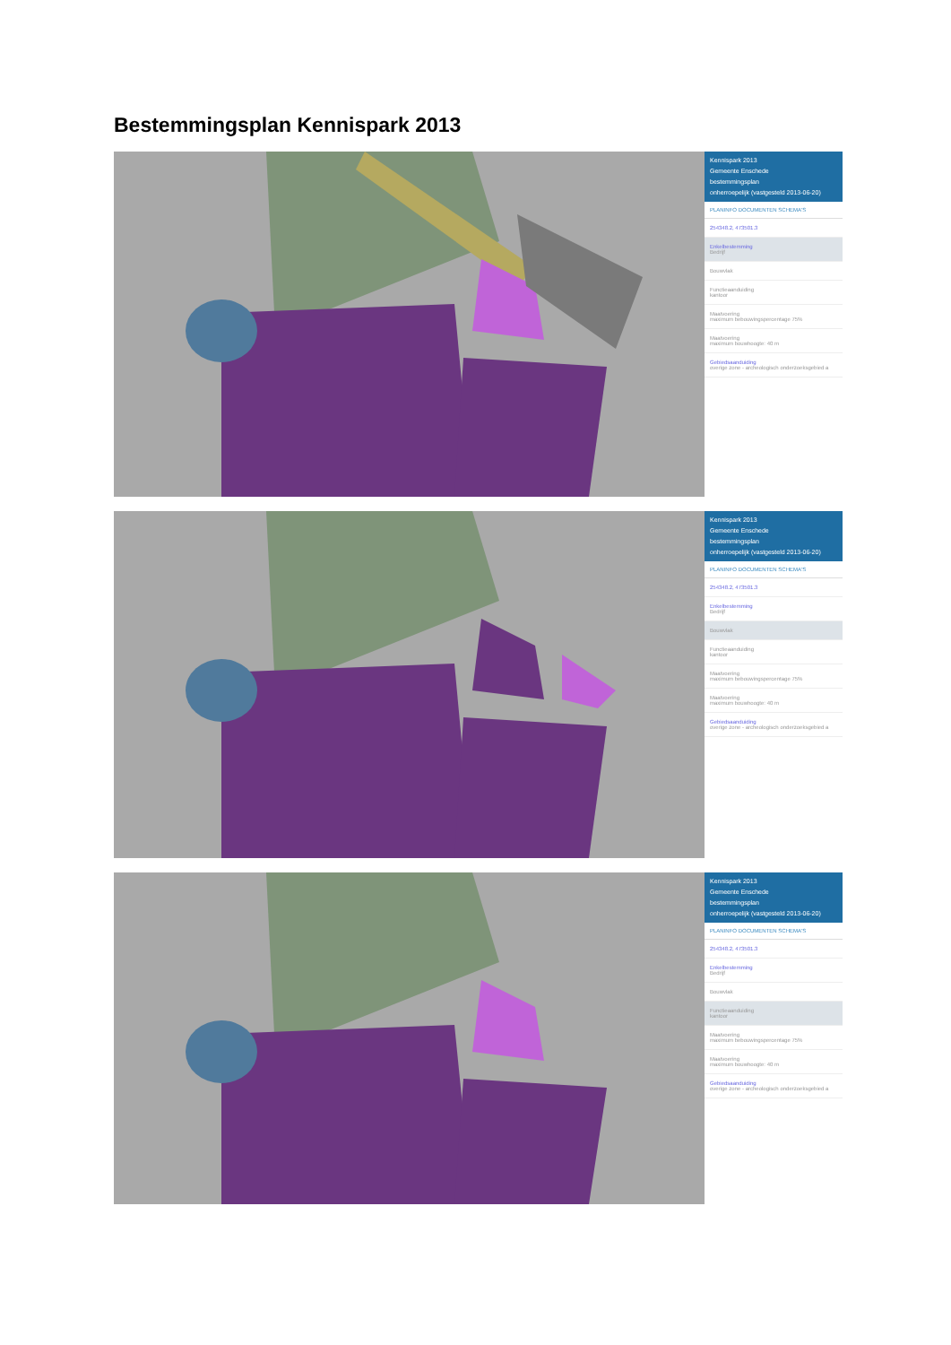Bestemmingsplan Kennispark 2013
Kennispark 2013
Gemeente Enschede
bestemmingsplan
onherroepelijk (vastgesteld 2013-06-20)
PLANINFO DOCUMENTEN SCHEMA'S
254348.2, 473501.3
Enkelbestemming
Bedrijf
Bouwvlak
Functieaanduiding
kantoor
Maatvoering
maximum bebouwingspercentage 75%
Maatvoering
maximum bouwhoogte: 40 m
Gebiedsaanduiding
overige zone - archeologisch onderzoeksgebied a
Kennispark 2013
Gemeente Enschede
bestemmingsplan
onherroepelijk (vastgesteld 2013-06-20)
PLANINFO DOCUMENTEN SCHEMA'S
254348.2, 473501.3
Enkelbestemming
Bedrijf
Bouwvlak
Functieaanduiding
kantoor
Maatvoering
maximum bebouwingspercentage 75%
Maatvoering
maximum bouwhoogte: 40 m
Gebiedsaanduiding
overige zone - archeologisch onderzoeksgebied a
Kennispark 2013
Gemeente Enschede
bestemmingsplan
onherroepelijk (vastgesteld 2013-06-20)
PLANINFO DOCUMENTEN SCHEMA'S
254348.2, 473501.3
Enkelbestemming
Bedrijf
Bouwvlak
Functieaanduiding
kantoor
Maatvoering
maximum bebouwingspercentage 75%
Maatvoering
maximum bouwhoogte: 40 m
Gebiedsaanduiding
overige zone - archeologisch onderzoeksgebied a